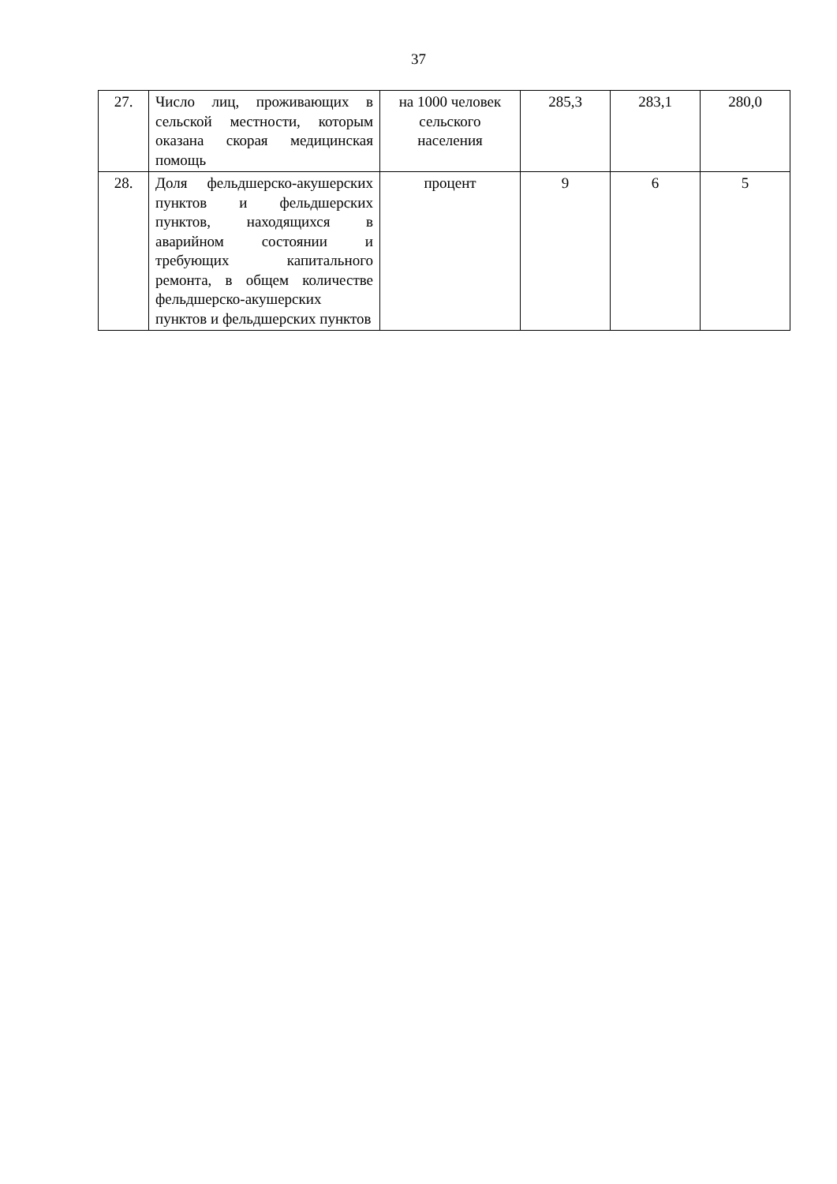37
| 27. | Число лиц, проживающих в сельской местности, которым оказана скорая медицинская помощь | на 1000 человек сельского населения | 285,3 | 283,1 | 280,0 |
| 28. | Доля фельдшерско-акушерских пунктов и фельдшерских пунктов, находящихся в аварийном состоянии и требующих капитального ремонта, в общем количестве фельдшерско-акушерских пунктов и фельдшерских пунктов | процент | 9 | 6 | 5 |